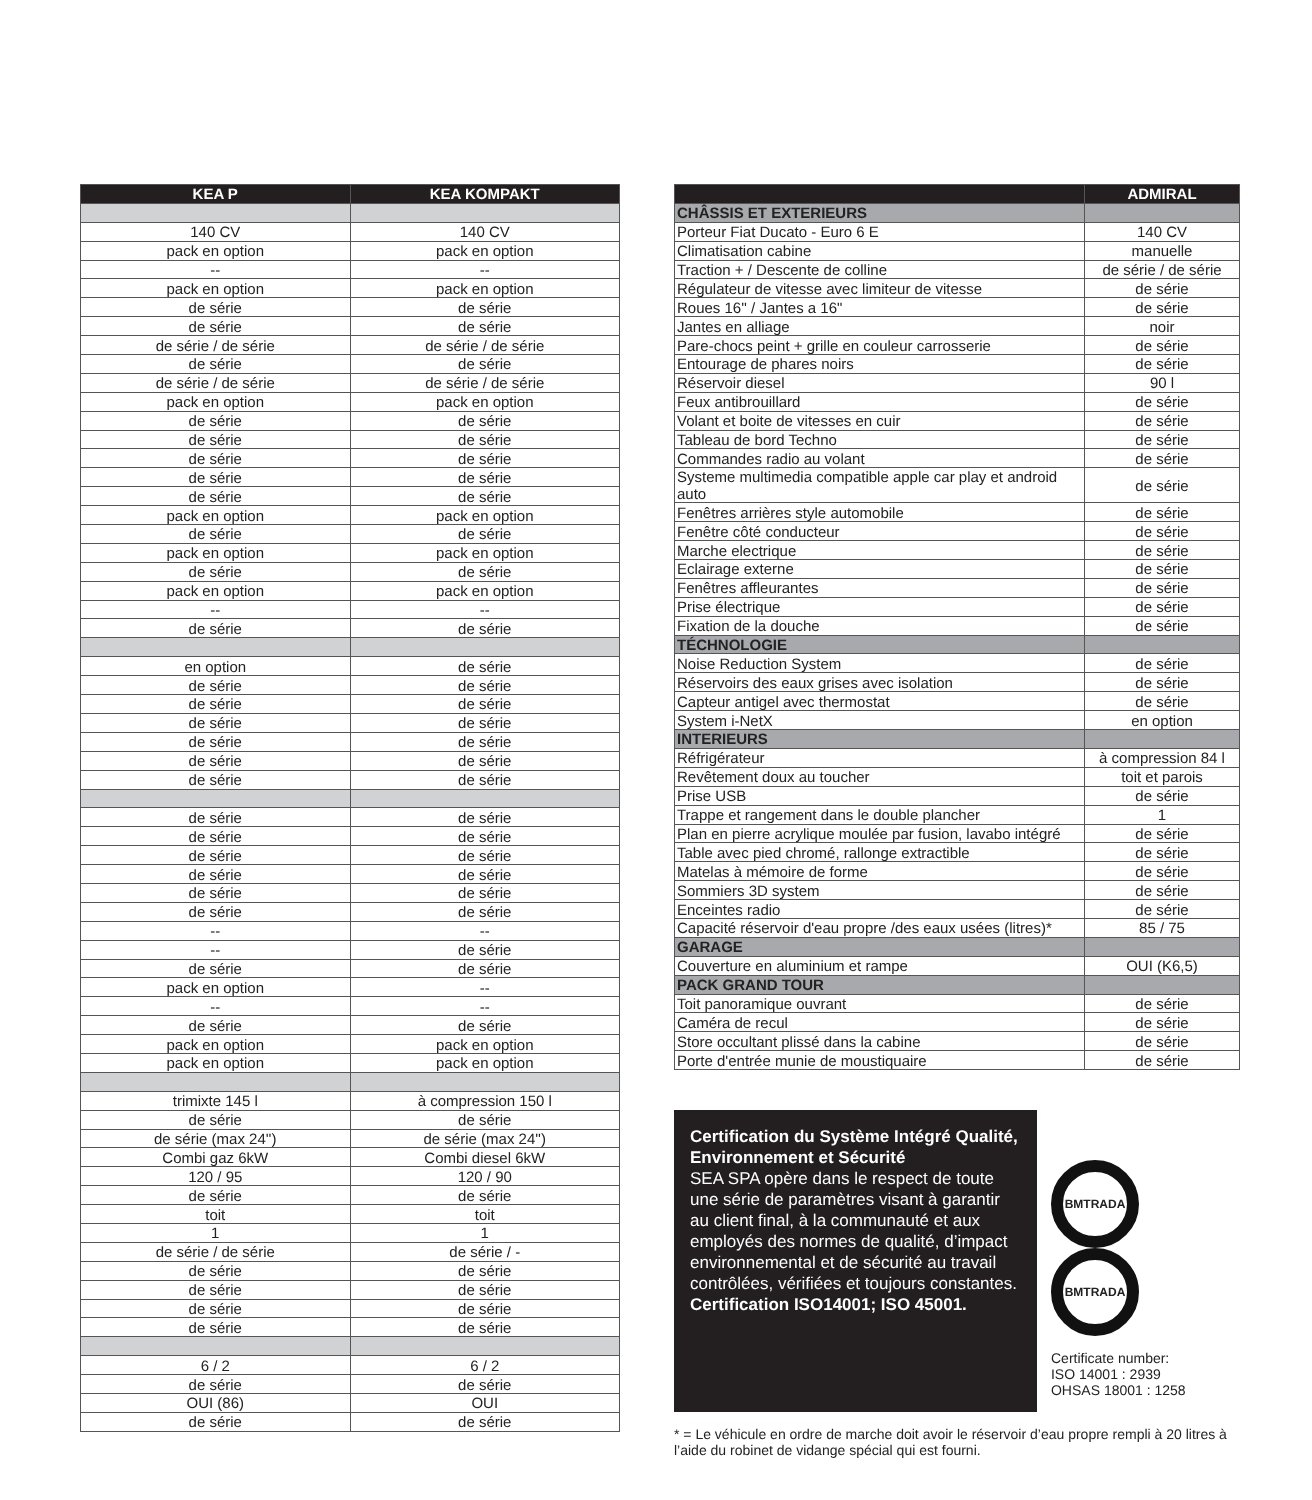| KEA P | KEA KOMPAKT |
| --- | --- |
| 140 CV | 140 CV |
| pack en option | pack en option |
| -- | -- |
| pack en option | pack en option |
| de série | de série |
| de série | de série |
| de série / de série | de série / de série |
| de série | de série |
| de série / de série | de série / de série |
| pack en option | pack en option |
| de série | de série |
| de série | de série |
| de série | de série |
| de série | de série |
| de série | de série |
| pack en option | pack en option |
| de série | de série |
| pack en option | pack en option |
| de série | de série |
| pack en option | pack en option |
| -- | -- |
| de série | de série |
| en option | de série |
| de série | de série |
| de série | de série |
| de série | de série |
| de série | de série |
| de série | de série |
| de série | de série |
| de série | de série |
| de série | de série |
| de série | de série |
| de série | de série |
| de série | de série |
| de série | de série |
| -- | -- |
| -- | de série |
| de série | de série |
| pack en option | -- |
| -- | -- |
| de série | de série |
| pack en option | pack en option |
| pack en option | pack en option |
| trimixte 145 l | à compression 150 l |
| de série | de série |
| de série (max 24'') | de série (max 24'') |
| Combi gaz 6kW | Combi diesel 6kW |
| 120 / 95 | 120 / 90 |
| de série | de série |
| toit | toit |
| 1 | 1 |
| de série / de série | de série / - |
| de série | de série |
| de série | de série |
| de série | de série |
| de série | de série |
| 6 / 2 | 6 / 2 |
| de série | de série |
| OUI (86) | OUI |
| de série | de série |
| | ADMIRAL |
| --- | --- |
| CHÂSSIS ET EXTERIEURS | |
| Porteur Fiat Ducato - Euro 6 E | 140 CV |
| Climatisation cabine | manuelle |
| Traction + / Descente de colline | de série / de série |
| Régulateur de vitesse avec limiteur de vitesse | de série |
| Roues 16'' / Jantes a 16" | de série |
| Jantes en alliage | noir |
| Pare-chocs peint + grille en couleur carrosserie | de série |
| Entourage de phares noirs | de série |
| Réservoir diesel | 90 l |
| Feux antibrouillard | de série |
| Volant et boite de vitesses en cuir | de série |
| Tableau de bord Techno | de série |
| Commandes radio au volant | de série |
| Systeme multimedia compatible apple car play et android auto | de série |
| Fenêtres arrières style automobile | de série |
| Fenêtre côté conducteur | de série |
| Marche electrique | de série |
| Eclairage externe | de série |
| Fenêtres affleurantes | de série |
| Prise électrique | de série |
| Fixation de la douche | de série |
| TÉCHNOLOGIE | |
| Noise Reduction System | de série |
| Réservoirs des eaux grises avec isolation | de série |
| Capteur antigel avec thermostat | de série |
| System i-NetX | en option |
| INTERIEURS | |
| Réfrigérateur | à compression 84 l |
| Revêtement doux au toucher | toit et parois |
| Prise USB | de série |
| Trappe et rangement dans le double plancher | 1 |
| Plan en pierre acrylique moulée par fusion, lavabo intégré | de série |
| Table avec pied chromé, rallonge extractible | de série |
| Matelas à mémoire de forme | de série |
| Sommiers 3D system | de série |
| Enceintes radio | de série |
| Capacité réservoir d'eau propre /des eaux usées (litres)* | 85 / 75 |
| GARAGE | |
| Couverture en aluminium et rampe | OUI (K6,5) |
| PACK GRAND TOUR | |
| Toit panoramique ouvrant | de série |
| Caméra de recul | de série |
| Store occultant plissé dans la cabine | de série |
| Porte d'entrée munie de moustiquaire | de série |
Certification du Système Intégré Qualité, Environnement et Sécurité
SEA SPA opère dans le respect de toute une série de paramètres visant à garantir au client final, à la communauté et aux employés des normes de qualité, d’impact environnemental et de sécurité au travail contrôlées, vérifiées et toujours constantes.
Certification ISO14001; ISO 45001.
BMTRADA BMTRADA
Certificate number:
ISO 14001 : 2939
OHSAS 18001 : 1258
* = Le véhicule en ordre de marche doit avoir le réservoir d’eau propre rempli à 20 litres à l’aide du robinet de vidange spécial qui est fourni.